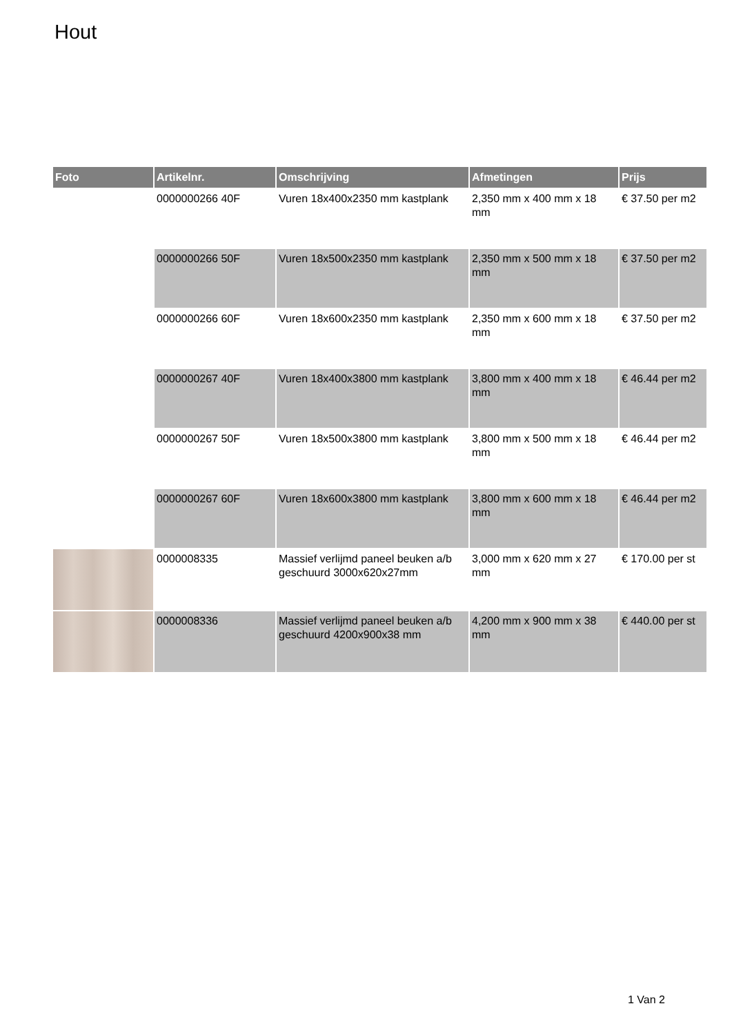Hout
| Foto | Artikelnr. | Omschrijving | Afmetingen | Prijs |
| --- | --- | --- | --- | --- |
| | 0000000266 40F | Vuren 18x400x2350 mm kastplank | 2,350 mm x 400 mm x 18 mm | € 37.50 per m2 |
| | 0000000266 50F | Vuren 18x500x2350 mm kastplank | 2,350 mm x 500 mm x 18 mm | € 37.50 per m2 |
| | 0000000266 60F | Vuren 18x600x2350 mm kastplank | 2,350 mm x 600 mm x 18 mm | € 37.50 per m2 |
| | 0000000267 40F | Vuren 18x400x3800 mm kastplank | 3,800 mm x 400 mm x 18 mm | € 46.44 per m2 |
| | 0000000267 50F | Vuren 18x500x3800 mm kastplank | 3,800 mm x 500 mm x 18 mm | € 46.44 per m2 |
| | 0000000267 60F | Vuren 18x600x3800 mm kastplank | 3,800 mm x 600 mm x 18 mm | € 46.44 per m2 |
| | 0000008335 | Massief verlijmd paneel beuken a/b geschuurd 3000x620x27mm | 3,000 mm x 620 mm x 27 mm | € 170.00 per st |
| | 0000008336 | Massief verlijmd paneel beuken a/b geschuurd 4200x900x38 mm | 4,200 mm x 900 mm x 38 mm | € 440.00 per st |
1 Van 2